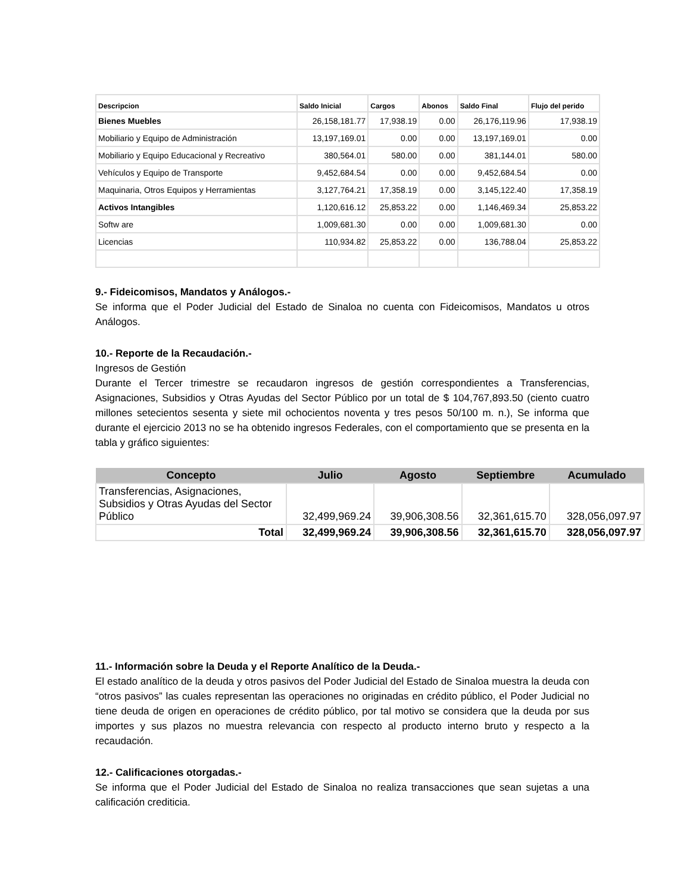| Descripcion | Saldo Inicial | Cargos | Abonos | Saldo Final | Flujo del perido |
| --- | --- | --- | --- | --- | --- |
| Bienes Muebles | 26,158,181.77 | 17,938.19 | 0.00 | 26,176,119.96 | 17,938.19 |
| Mobiliario y Equipo de Administración | 13,197,169.01 | 0.00 | 0.00 | 13,197,169.01 | 0.00 |
| Mobiliario y Equipo Educacional y Recreativo | 380,564.01 | 580.00 | 0.00 | 381,144.01 | 580.00 |
| Vehículos y Equipo de Transporte | 9,452,684.54 | 0.00 | 0.00 | 9,452,684.54 | 0.00 |
| Maquinaria, Otros Equipos y Herramientas | 3,127,764.21 | 17,358.19 | 0.00 | 3,145,122.40 | 17,358.19 |
| Activos Intangibles | 1,120,616.12 | 25,853.22 | 0.00 | 1,146,469.34 | 25,853.22 |
| Softw are | 1,009,681.30 | 0.00 | 0.00 | 1,009,681.30 | 0.00 |
| Licencias | 110,934.82 | 25,853.22 | 0.00 | 136,788.04 | 25,853.22 |
9.- Fideicomisos, Mandatos y Análogos.-
Se informa que el Poder Judicial del Estado de Sinaloa no cuenta con Fideicomisos, Mandatos u otros Análogos.
10.- Reporte de la Recaudación.-
Ingresos de Gestión
Durante el Tercer trimestre se recaudaron ingresos de gestión correspondientes a Transferencias, Asignaciones, Subsidios y Otras Ayudas del Sector Público por un total de $ 104,767,893.50 (ciento cuatro millones setecientos sesenta y siete mil ochocientos noventa y tres pesos 50/100 m. n.), Se informa que durante el ejercicio 2013 no se ha obtenido ingresos Federales, con el comportamiento que se presenta en la tabla y gráfico siguientes:
| Concepto | Julio | Agosto | Septiembre | Acumulado |
| --- | --- | --- | --- | --- |
| Transferencias, Asignaciones, Subsidios y Otras Ayudas del Sector Público | 32,499,969.24 | 39,906,308.56 | 32,361,615.70 | 328,056,097.97 |
| Total | 32,499,969.24 | 39,906,308.56 | 32,361,615.70 | 328,056,097.97 |
11.- Información sobre la Deuda y el Reporte Analítico de la Deuda.-
El estado analítico de la deuda y otros pasivos del Poder Judicial del Estado de Sinaloa muestra la deuda con “otros pasivos” las cuales representan las operaciones no originadas en crédito público, el Poder Judicial no tiene deuda de origen en operaciones de crédito público, por tal motivo se considera que la deuda por sus importes y sus plazos no muestra relevancia con respecto al producto interno bruto y respecto a la recaudación.
12.- Calificaciones otorgadas.-
Se informa que el Poder Judicial del Estado de Sinaloa no realiza transacciones que sean sujetas a una calificación crediticia.